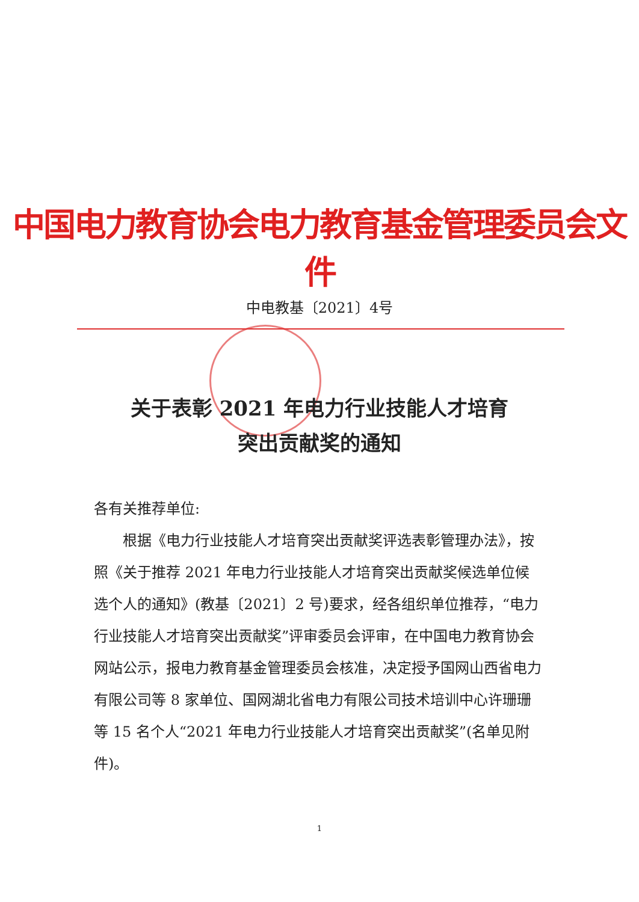中国电力教育协会电力教育基金管理委员会文件
中电教基〔2021〕4号
关于表彰 2021 年电力行业技能人才培育
突出贡献奖的通知
各有关推荐单位:
根据《电力行业技能人才培育突出贡献奖评选表彰管理办法》，按照《关于推荐 2021 年电力行业技能人才培育突出贡献奖候选单位候选个人的通知》(教基〔2021〕2 号)要求，经各组织单位推荐，“电力行业技能人才培育突出贡献奖”评审委员会评审，在中国电力教育协会网站公示，报电力教育基金管理委员会核准，决定授予国网山西省电力有限公司等 8 家单位、国网湖北省电力有限公司技术培训中心许珊珊等 15 名个人“2021 年电力行业技能人才培育突出贡献奖”(名单见附件)。
1